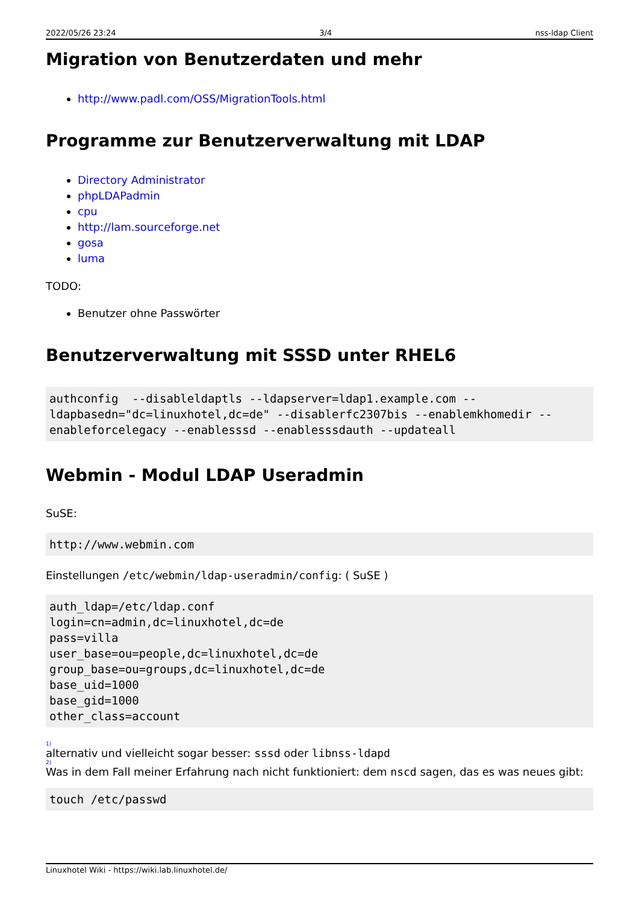2022/05/26 23:24 3/4 nss-ldap Client
Migration von Benutzerdaten und mehr
http://www.padl.com/OSS/MigrationTools.html
Programme zur Benutzerverwaltung mit LDAP
Directory Administrator
phpLDAPadmin
cpu
http://lam.sourceforge.net
gosa
luma
TODO:
Benutzer ohne Passwörter
Benutzerverwaltung mit SSSD unter RHEL6
authconfig  --disableldaptls --ldapserver=ldap1.example.com --ldapbasedn="dc=linuxhotel,dc=de" --disablerfc2307bis --enablemkhomedir --enableforcelegacy --enablesssd --enablesssdauth --updateall
Webmin - Modul LDAP Useradmin
SuSE:
http://www.webmin.com
Einstellungen /etc/webmin/ldap-useradmin/config: ( SuSE )
auth_ldap=/etc/ldap.conf
login=cn=admin,dc=linuxhotel,dc=de
pass=villa
user_base=ou=people,dc=linuxhotel,dc=de
group_base=ou=groups,dc=linuxhotel,dc=de
base_uid=1000
base_gid=1000
other_class=account
1)
alternativ und vielleicht sogar besser: sssd oder libnss-ldapd
2)
Was in dem Fall meiner Erfahrung nach nicht funktioniert: dem nscd sagen, das es was neues gibt:
touch /etc/passwd
Linuxhotel Wiki - https://wiki.lab.linuxhotel.de/